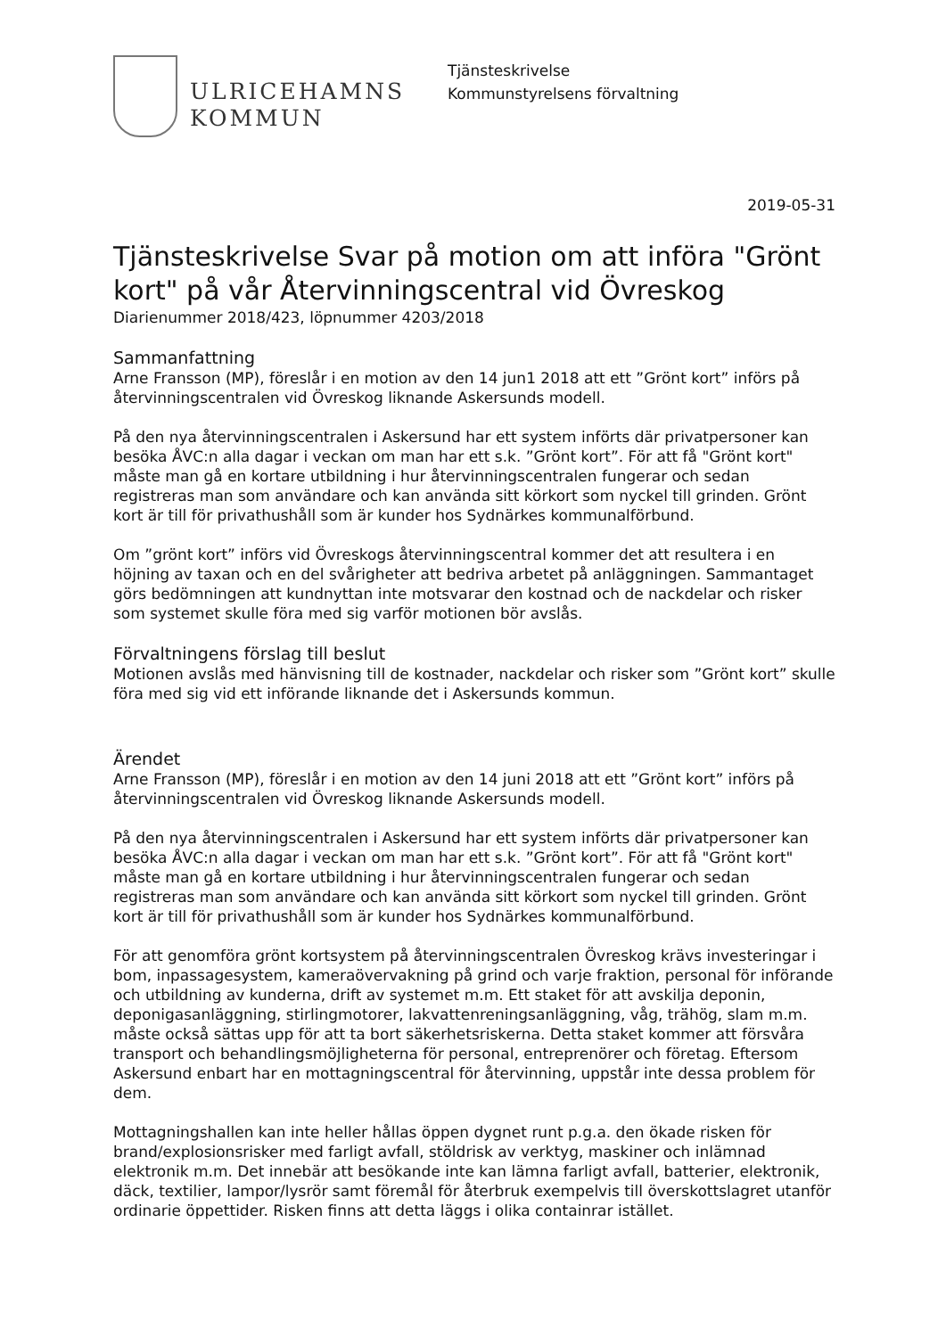ULRICEHAMNS
KOMMUN
Tjänsteskrivelse
Kommunstyrelsens förvaltning
2019-05-31
Tjänsteskrivelse Svar på motion om att införa "Grönt kort" på vår Återvinningscentral vid Övreskog
Diarienummer 2018/423, löpnummer 4203/2018
Sammanfattning
Arne Fransson (MP), föreslår i en motion av den 14 jun1 2018 att ett ”Grönt kort” införs på återvinningscentralen vid Övreskog liknande Askersunds modell.
På den nya återvinningscentralen i Askersund har ett system införts där privatpersoner kan besöka ÅVC:n alla dagar i veckan om man har ett s.k. ”Grönt kort”. För att få "Grönt kort" måste man gå en kortare utbildning i hur återvinningscentralen fungerar och sedan registreras man som användare och kan använda sitt körkort som nyckel till grinden. Grönt kort är till för privathushåll som är kunder hos Sydnärkes kommunalförbund.
Om ”grönt kort” införs vid Övreskogs återvinningscentral kommer det att resultera i en höjning av taxan och en del svårigheter att bedriva arbetet på anläggningen. Sammantaget görs bedömningen att kundnyttan inte motsvarar den kostnad och de nackdelar och risker som systemet skulle föra med sig varför motionen bör avslås.
Förvaltningens förslag till beslut
Motionen avslås med hänvisning till de kostnader, nackdelar och risker som ”Grönt kort” skulle föra med sig vid ett införande liknande det i Askersunds kommun.
Ärendet
Arne Fransson (MP), föreslår i en motion av den 14 juni 2018 att ett ”Grönt kort” införs på återvinningscentralen vid Övreskog liknande Askersunds modell.
På den nya återvinningscentralen i Askersund har ett system införts där privatpersoner kan besöka ÅVC:n alla dagar i veckan om man har ett s.k. ”Grönt kort”. För att få "Grönt kort" måste man gå en kortare utbildning i hur återvinningscentralen fungerar och sedan registreras man som användare och kan använda sitt körkort som nyckel till grinden. Grönt kort är till för privathushåll som är kunder hos Sydnärkes kommunalförbund.
För att genomföra grönt kortsystem på återvinningscentralen Övreskog krävs investeringar i bom, inpassagesystem, kameraövervakning på grind och varje fraktion, personal för införande och utbildning av kunderna, drift av systemet m.m. Ett staket för att avskilja deponin, deponigasanläggning, stirlingmotorer, lakvattenreningsanläggning, våg, trähög, slam m.m. måste också sättas upp för att ta bort säkerhetsriskerna. Detta staket kommer att försvåra transport och behandlingsmöjligheterna för personal, entreprenörer och företag. Eftersom Askersund enbart har en mottagningscentral för återvinning, uppstår inte dessa problem för dem.
Mottagningshallen kan inte heller hållas öppen dygnet runt p.g.a. den ökade risken för brand/explosionsrisker med farligt avfall, stöldrisk av verktyg, maskiner och inlämnad elektronik m.m. Det innebär att besökande inte kan lämna farligt avfall, batterier, elektronik, däck, textilier, lampor/lysrör samt föremål för återbruk exempelvis till överskottslagret utanför ordinarie öppettider. Risken finns att detta läggs i olika containrar istället.